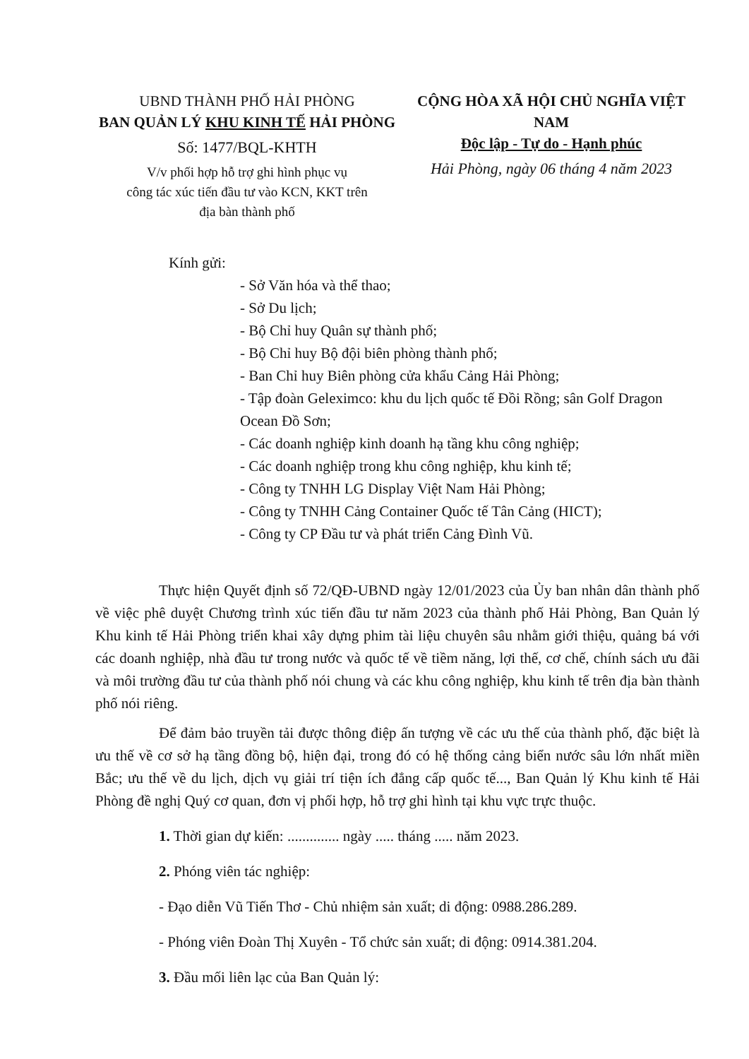UBND THÀNH PHỐ HẢI PHÒNG
BAN QUẢN LÝ KHU KINH TẾ HẢI PHÒNG
Số: 1477/BQL-KHTH
V/v phối hợp hỗ trợ ghi hình phục vụ
công tác xúc tiến đầu tư vào KCN, KKT trên
địa bàn thành phố
CỘNG HÒA XÃ HỘI CHỦ NGHĨA VIỆT NAM
Độc lập - Tự do - Hạnh phúc
Hải Phòng, ngày 06 tháng 4 năm 2023
Kính gửi:
- Sở Văn hóa và thể thao;
- Sở Du lịch;
- Bộ Chỉ huy Quân sự thành phố;
- Bộ Chỉ huy Bộ đội biên phòng thành phố;
- Ban Chỉ huy Biên phòng cửa khẩu Cảng Hải Phòng;
- Tập đoàn Geleximco: khu du lịch quốc tế Đồi Rồng; sân Golf Dragon Ocean Đồ Sơn;
- Các doanh nghiệp kinh doanh hạ tầng khu công nghiệp;
- Các doanh nghiệp trong khu công nghiệp, khu kinh tế;
- Công ty TNHH LG Display Việt Nam Hải Phòng;
- Công ty TNHH Cảng Container Quốc tế Tân Cảng (HICT);
- Công ty CP Đầu tư và phát triển Cảng Đình Vũ.
Thực hiện Quyết định số 72/QĐ-UBND ngày 12/01/2023 của Ủy ban nhân dân thành phố về việc phê duyệt Chương trình xúc tiến đầu tư năm 2023 của thành phố Hải Phòng, Ban Quản lý Khu kinh tế Hải Phòng triển khai xây dựng phim tài liệu chuyên sâu nhằm giới thiệu, quảng bá với các doanh nghiệp, nhà đầu tư trong nước và quốc tế về tiềm năng, lợi thế, cơ chế, chính sách ưu đãi và môi trường đầu tư của thành phố nói chung và các khu công nghiệp, khu kinh tế trên địa bàn thành phố nói riêng.
Để đảm bảo truyền tải được thông điệp ấn tượng về các ưu thế của thành phố, đặc biệt là ưu thế về cơ sở hạ tầng đồng bộ, hiện đại, trong đó có hệ thống cảng biển nước sâu lớn nhất miền Bắc; ưu thế về du lịch, dịch vụ giải trí tiện ích đẳng cấp quốc tế..., Ban Quản lý Khu kinh tế Hải Phòng đề nghị Quý cơ quan, đơn vị phối hợp, hỗ trợ ghi hình tại khu vực trực thuộc.
1. Thời gian dự kiến: .............. ngày ..... tháng ..... năm 2023.
2. Phóng viên tác nghiệp:
- Đạo diễn Vũ Tiến Thơ - Chủ nhiệm sản xuất; di động: 0988.286.289.
- Phóng viên Đoàn Thị Xuyên - Tổ chức sản xuất; di động: 0914.381.204.
3. Đầu mối liên lạc của Ban Quản lý: